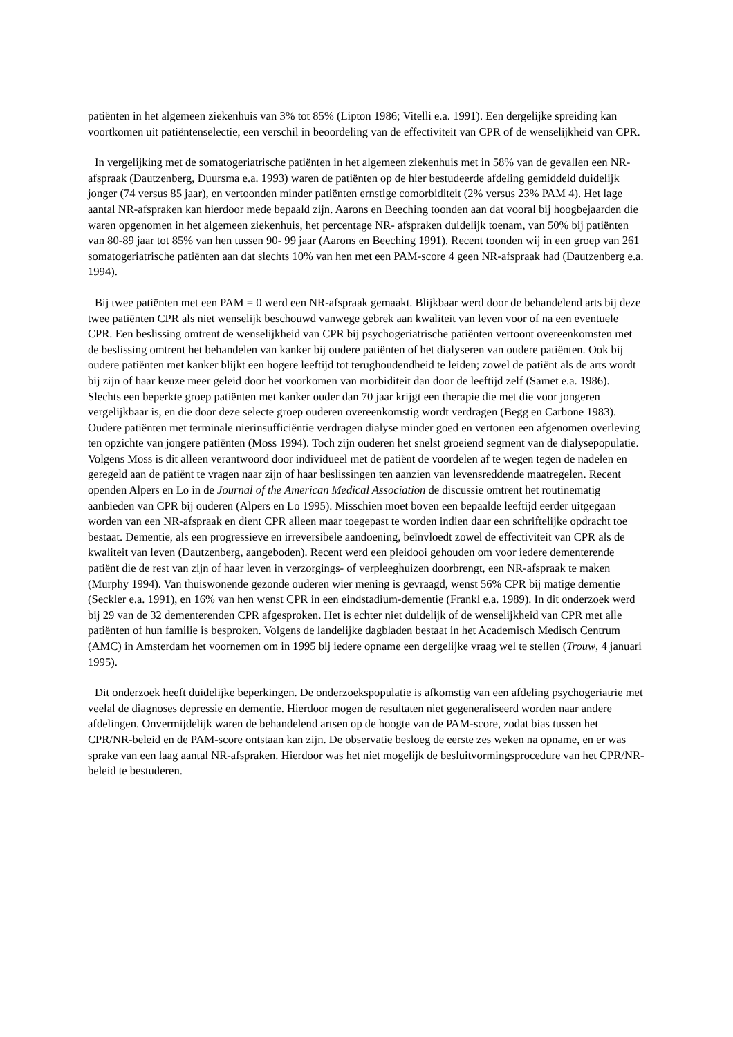patiënten in het algemeen ziekenhuis van 3% tot 85% (Lipton 1986; Vitelli e.a. 1991). Een dergelijke spreiding kan voortkomen uit patiëntenselectie, een verschil in beoordeling van de effectiviteit van CPR of de wenselijkheid van CPR.
In vergelijking met de somatogeriatrische patiënten in het algemeen ziekenhuis met in 58% van de gevallen een NR-afspraak (Dautzenberg, Duursma e.a. 1993) waren de patiënten op de hier bestudeerde afdeling gemiddeld duidelijk jonger (74 versus 85 jaar), en vertoonden minder patiënten ernstige comorbiditeit (2% versus 23% PAM 4). Het lage aantal NR-afspraken kan hierdoor mede bepaald zijn. Aarons en Beeching toonden aan dat vooral bij hoogbejaarden die waren opgenomen in het algemeen ziekenhuis, het percentage NR- afspraken duidelijk toenam, van 50% bij patiënten van 80-89 jaar tot 85% van hen tussen 90- 99 jaar (Aarons en Beeching 1991). Recent toonden wij in een groep van 261 somatogeriatrische patiënten aan dat slechts 10% van hen met een PAM-score 4 geen NR-afspraak had (Dautzenberg e.a. 1994).
Bij twee patiënten met een PAM = 0 werd een NR-afspraak gemaakt. Blijkbaar werd door de behandelend arts bij deze twee patiënten CPR als niet wenselijk beschouwd vanwege gebrek aan kwaliteit van leven voor of na een eventuele CPR. Een beslissing omtrent de wenselijkheid van CPR bij psychogeriatrische patiënten vertoont overeenkomsten met de beslissing omtrent het behandelen van kanker bij oudere patiënten of het dialyseren van oudere patiënten. Ook bij oudere patiënten met kanker blijkt een hogere leeftijd tot terughoudendheid te leiden; zowel de patiënt als de arts wordt bij zijn of haar keuze meer geleid door het voorkomen van morbiditeit dan door de leeftijd zelf (Samet e.a. 1986). Slechts een beperkte groep patiënten met kanker ouder dan 70 jaar krijgt een therapie die met die voor jongeren vergelijkbaar is, en die door deze selecte groep ouderen overeenkomstig wordt verdragen (Begg en Carbone 1983). Oudere patiënten met terminale nierinsufficiëntie verdragen dialyse minder goed en vertonen een afgenomen overleving ten opzichte van jongere patiënten (Moss 1994). Toch zijn ouderen het snelst groeiend segment van de dialysepopulatie. Volgens Moss is dit alleen verantwoord door individueel met de patiënt de voordelen af te wegen tegen de nadelen en geregeld aan de patiënt te vragen naar zijn of haar beslissingen ten aanzien van levensreddende maatregelen. Recent openden Alpers en Lo in de Journal of the American Medical Association de discussie omtrent het routinematig aanbieden van CPR bij ouderen (Alpers en Lo 1995). Misschien moet boven een bepaalde leeftijd eerder uitgegaan worden van een NR-afspraak en dient CPR alleen maar toegepast te worden indien daar een schriftelijke opdracht toe bestaat. Dementie, als een progressieve en irreversibele aandoening, beïnvloedt zowel de effectiviteit van CPR als de kwaliteit van leven (Dautzenberg, aangeboden). Recent werd een pleidooi gehouden om voor iedere dementerende patiënt die de rest van zijn of haar leven in verzorgings- of verpleeghuizen doorbrengt, een NR-afspraak te maken (Murphy 1994). Van thuiswonende gezonde ouderen wier mening is gevraagd, wenst 56% CPR bij matige dementie (Seckler e.a. 1991), en 16% van hen wenst CPR in een eindstadium-dementie (Frankl e.a. 1989). In dit onderzoek werd bij 29 van de 32 dementerenden CPR afgesproken. Het is echter niet duidelijk of de wenselijkheid van CPR met alle patiënten of hun familie is besproken. Volgens de landelijke dagbladen bestaat in het Academisch Medisch Centrum (AMC) in Amsterdam het voornemen om in 1995 bij iedere opname een dergelijke vraag wel te stellen (Trouw, 4 januari 1995).
Dit onderzoek heeft duidelijke beperkingen. De onderzoekspopulatie is afkomstig van een afdeling psychogeriatrie met veelal de diagnoses depressie en dementie. Hierdoor mogen de resultaten niet gegeneraliseerd worden naar andere afdelingen. Onvermijdelijk waren de behandelend artsen op de hoogte van de PAM-score, zodat bias tussen het CPR/NR-beleid en de PAM-score ontstaan kan zijn. De observatie besloeg de eerste zes weken na opname, en er was sprake van een laag aantal NR-afspraken. Hierdoor was het niet mogelijk de besluitvormingsprocedure van het CPR/NR-beleid te bestuderen.